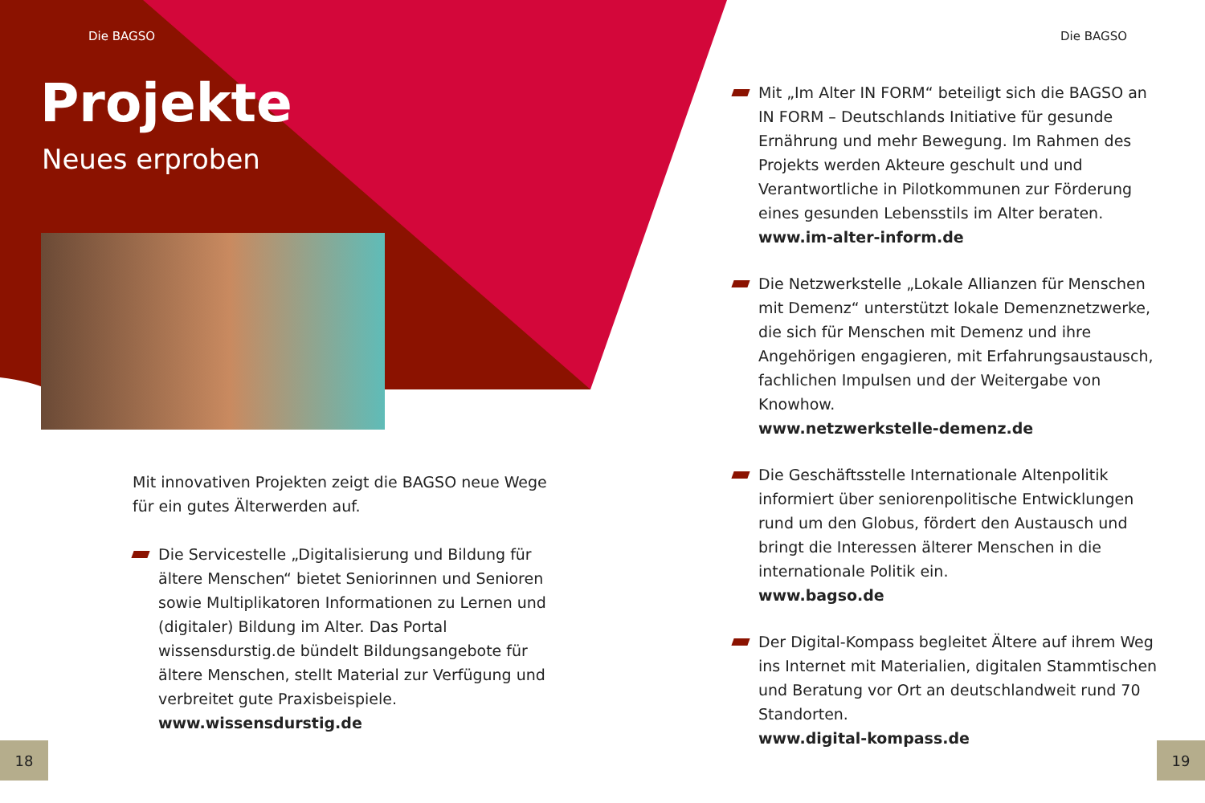Die BAGSO
Projekte
Neues erproben
Mit innovativen Projekten zeigt die BAGSO neue Wege für ein gutes Älterwerden auf.
Die Servicestelle „Digitalisierung und Bildung für ältere Menschen“ bietet Seniorinnen und Senioren sowie Multiplikatoren Informationen zu Lernen und (digitaler) Bildung im Alter. Das Portal wissensdurstig.de bündelt Bildungsangebote für ältere Menschen, stellt Material zur Verfügung und verbreitet gute Praxisbeispiele.
www.wissensdurstig.de
18
Die BAGSO
Mit „Im Alter IN FORM“ beteiligt sich die BAGSO an IN FORM – Deutschlands Initiative für gesunde Ernährung und mehr Bewegung. Im Rahmen des Projekts werden Akteure geschult und und Verantwortliche in Pilotkommunen zur Förderung eines gesunden Lebensstils im Alter beraten.
www.im-alter-inform.de
Die Netzwerkstelle „Lokale Allianzen für Menschen mit Demenz“ unterstützt lokale Demenznetzwerke, die sich für Menschen mit Demenz und ihre Angehörigen engagieren, mit Erfahrungsaustausch, fachlichen Impulsen und der Weitergabe von Knowhow.
www.netzwerkstelle-demenz.de
Die Geschäftsstelle Internationale Altenpolitik informiert über seniorenpolitische Entwicklungen rund um den Globus, fördert den Austausch und bringt die Interessen älterer Menschen in die internationale Politik ein.
www.bagso.de
Der Digital-Kompass begleitet Ältere auf ihrem Weg ins Internet mit Materialien, digitalen Stammtischen und Beratung vor Ort an deutschlandweit rund 70 Standorten.
www.digital-kompass.de
19